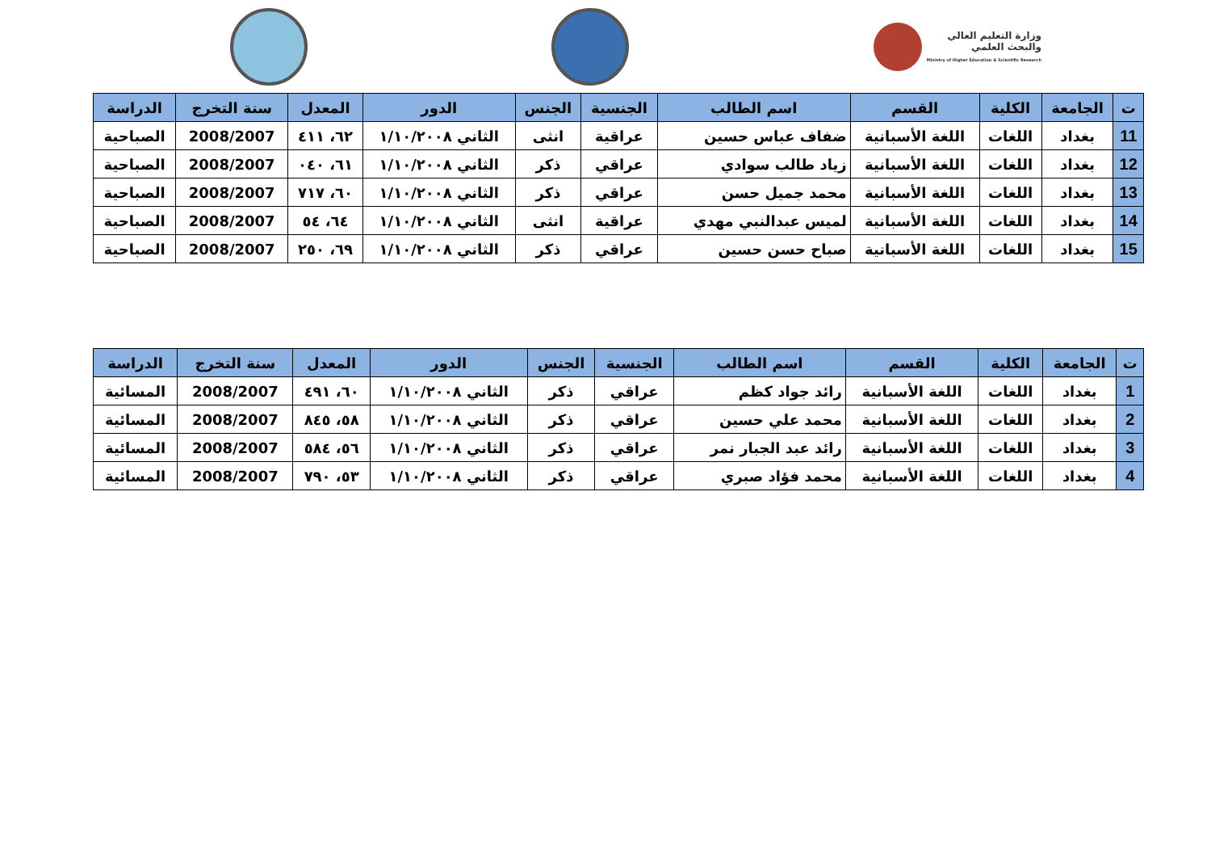وزارة التعليم العالي
والبحث العلمي
Ministry of Higher Education & Scientific Research
| ت | الجامعة | الكلية | القسم | اسم الطالب | الجنسية | الجنس | الدور | المعدل | سنة التخرج | الدراسة |
| --- | --- | --- | --- | --- | --- | --- | --- | --- | --- | --- |
| 11 | بغداد | اللغات | اللغة الأسبانية | ضفاف عباس حسين | عراقية | انثى | الثاني ١/١٠/٢٠٠٨ | ٦٢، ٤١١ | 2008/2007 | الصباحية |
| 12 | بغداد | اللغات | اللغة الأسبانية | زياد طالب سوادي | عراقي | ذكر | الثاني ١/١٠/٢٠٠٨ | ٦١، ٠٤٠ | 2008/2007 | الصباحية |
| 13 | بغداد | اللغات | اللغة الأسبانية | محمد جميل حسن | عراقي | ذكر | الثاني ١/١٠/٢٠٠٨ | ٦٠، ٧١٧ | 2008/2007 | الصباحية |
| 14 | بغداد | اللغات | اللغة الأسبانية | لميس عبدالنبي مهدي | عراقية | انثى | الثاني ١/١٠/٢٠٠٨ | ٦٤، ٥٤ | 2008/2007 | الصباحية |
| 15 | بغداد | اللغات | اللغة الأسبانية | صباح حسن حسين | عراقي | ذكر | الثاني ١/١٠/٢٠٠٨ | ٦٩، ٢٥٠ | 2008/2007 | الصباحية |
| ت | الجامعة | الكلية | القسم | اسم الطالب | الجنسية | الجنس | الدور | المعدل | سنة التخرج | الدراسة |
| --- | --- | --- | --- | --- | --- | --- | --- | --- | --- | --- |
| 1 | بغداد | اللغات | اللغة الأسبانية | رائد جواد كظم | عراقي | ذكر | الثاني ١/١٠/٢٠٠٨ | ٦٠، ٤٩١ | 2008/2007 | المسائية |
| 2 | بغداد | اللغات | اللغة الأسبانية | محمد علي حسين | عراقي | ذكر | الثاني ١/١٠/٢٠٠٨ | ٥٨، ٨٤٥ | 2008/2007 | المسائية |
| 3 | بغداد | اللغات | اللغة الأسبانية | رائد عبد الجبار نمر | عراقي | ذكر | الثاني ١/١٠/٢٠٠٨ | ٥٦، ٥٨٤ | 2008/2007 | المسائية |
| 4 | بغداد | اللغات | اللغة الأسبانية | محمد فؤاد صبري | عراقي | ذكر | الثاني ١/١٠/٢٠٠٨ | ٥٣، ٧٩٠ | 2008/2007 | المسائية |